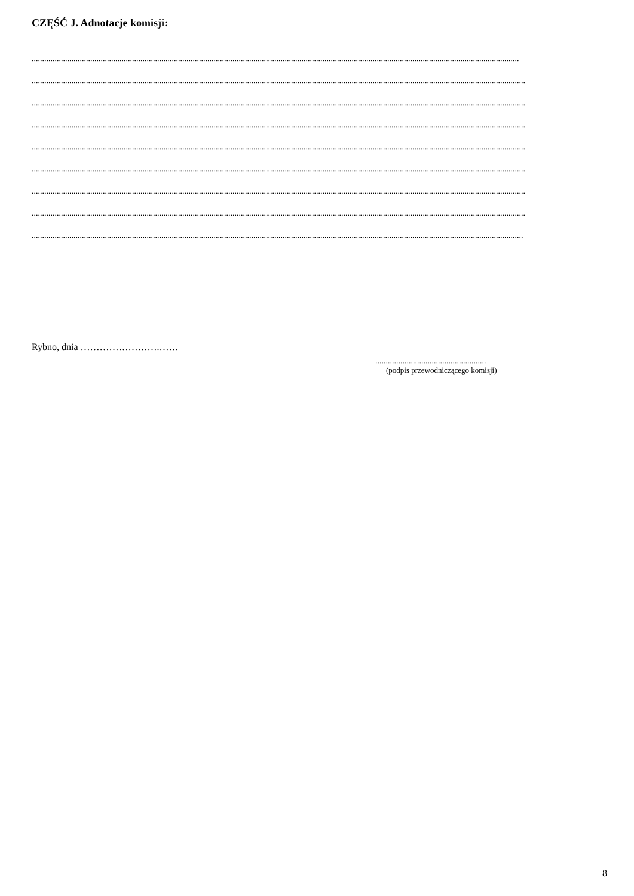CZĘŚĆ J. Adnotacje komisji:
.........................................................................................................................................................................................................................................
............................................................................................................................................................................................................................................
............................................................................................................................................................................................................................................
............................................................................................................................................................................................................................................
............................................................................................................................................................................................................................................
............................................................................................................................................................................................................................................
............................................................................................................................................................................................................................................
............................................................................................................................................................................................................................................
...........................................................................................................................................................................................................................................
Rybno, dnia …………………….……
.....................................................
(podpis przewodniczącego komisji)
8